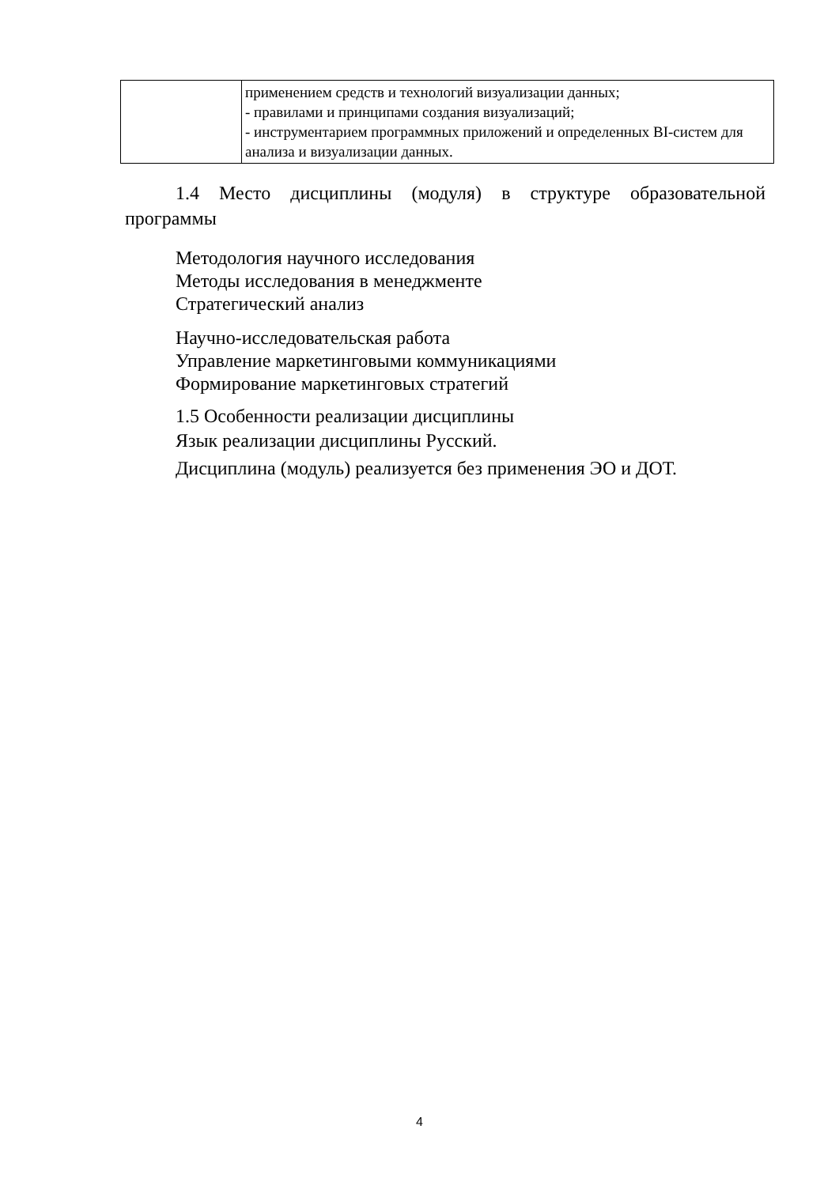| | применением средств и технологий визуализации данных; - правилами и принципами создания визуализаций; - инструментарием программных приложений и определенных BI-систем для анализа и визуализации данных. |
1.4 Место дисциплины (модуля) в структуре образовательной программы
Методология научного исследования
Методы исследования в менеджменте
Стратегический анализ
Научно-исследовательская работа
Управление маркетинговыми коммуникациями
Формирование маркетинговых стратегий
1.5 Особенности реализации дисциплины
Язык реализации дисциплины Русский.
Дисциплина (модуль) реализуется без применения ЭО и ДОТ.
4